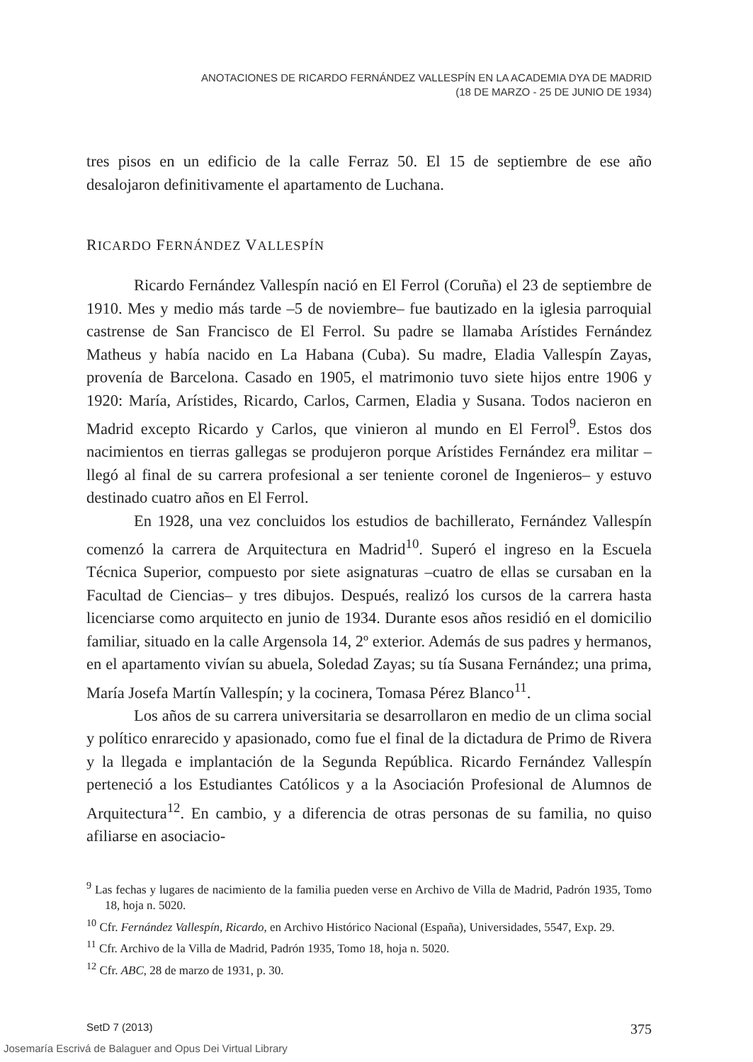ANOTACIONES DE RICARDO FERNÁNDEZ VALLESPÍN EN LA ACADEMIA DYA DE MADRID
(18 DE MARZO - 25 DE JUNIO DE 1934)
tres pisos en un edificio de la calle Ferraz 50. El 15 de septiembre de ese año desalojaron definitivamente el apartamento de Luchana.
RICARDO FERNÁNDEZ VALLESPÍN
Ricardo Fernández Vallespín nació en El Ferrol (Coruña) el 23 de septiembre de 1910. Mes y medio más tarde –5 de noviembre– fue bautizado en la iglesia parroquial castrense de San Francisco de El Ferrol. Su padre se llamaba Arístides Fernández Matheus y había nacido en La Habana (Cuba). Su madre, Eladia Vallespín Zayas, provenía de Barcelona. Casado en 1905, el matrimonio tuvo siete hijos entre 1906 y 1920: María, Arístides, Ricardo, Carlos, Carmen, Eladia y Susana. Todos nacieron en Madrid excepto Ricardo y Carlos, que vinieron al mundo en El Ferrol<sup>9</sup>. Estos dos nacimientos en tierras gallegas se produjeron porque Arístides Fernández era militar –llegó al final de su carrera profesional a ser teniente coronel de Ingenieros– y estuvo destinado cuatro años en El Ferrol.
En 1928, una vez concluidos los estudios de bachillerato, Fernández Vallespín comenzó la carrera de Arquitectura en Madrid<sup>10</sup>. Superó el ingreso en la Escuela Técnica Superior, compuesto por siete asignaturas –cuatro de ellas se cursaban en la Facultad de Ciencias– y tres dibujos. Después, realizó los cursos de la carrera hasta licenciarse como arquitecto en junio de 1934. Durante esos años residió en el domicilio familiar, situado en la calle Argensola 14, 2º exterior. Además de sus padres y hermanos, en el apartamento vivían su abuela, Soledad Zayas; su tía Susana Fernández; una prima, María Josefa Martín Vallespín; y la cocinera, Tomasa Pérez Blanco<sup>11</sup>.
Los años de su carrera universitaria se desarrollaron en medio de un clima social y político enrarecido y apasionado, como fue el final de la dictadura de Primo de Rivera y la llegada e implantación de la Segunda República. Ricardo Fernández Vallespín perteneció a los Estudiantes Católicos y a la Asociación Profesional de Alumnos de Arquitectura<sup>12</sup>. En cambio, y a diferencia de otras personas de su familia, no quiso afiliarse en asociacio-
<sup>9</sup> Las fechas y lugares de nacimiento de la familia pueden verse en Archivo de Villa de Madrid, Padrón 1935, Tomo 18, hoja n. 5020.
<sup>10</sup> Cfr. Fernández Vallespín, Ricardo, en Archivo Histórico Nacional (España), Universidades, 5547, Exp. 29.
<sup>11</sup> Cfr. Archivo de la Villa de Madrid, Padrón 1935, Tomo 18, hoja n. 5020.
<sup>12</sup> Cfr. ABC, 28 de marzo de 1931, p. 30.
SetD 7 (2013) 375
Josemaría Escrivá de Balaguer and Opus Dei Virtual Library